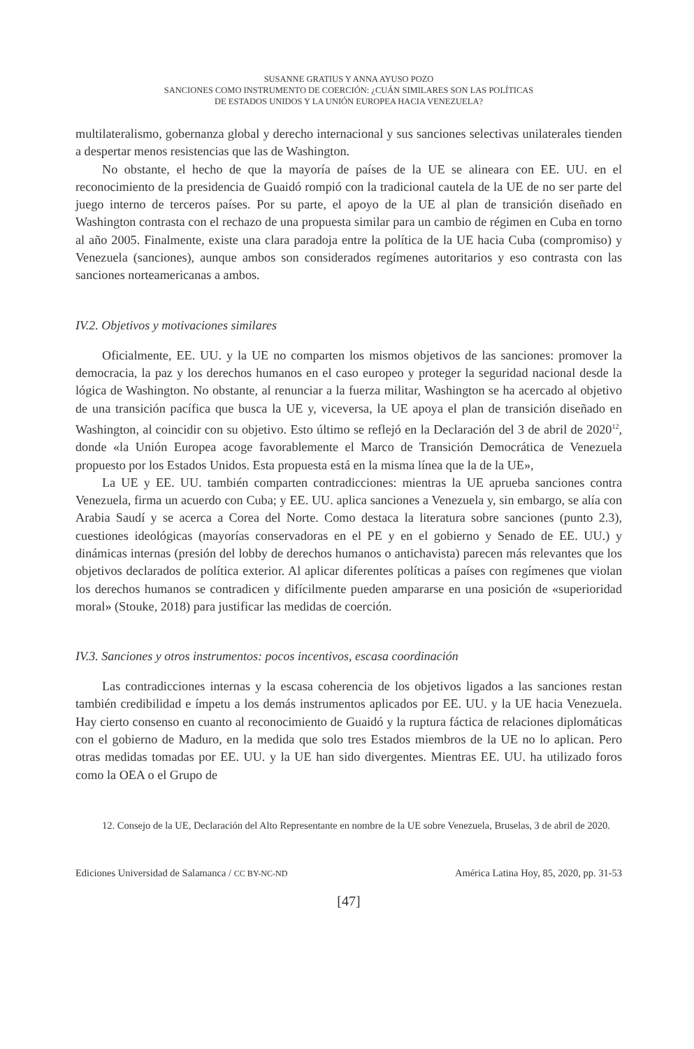SUSANNE GRATIUS Y ANNA AYUSO POZO
SANCIONES COMO INSTRUMENTO DE COERCIÓN: ¿CUÁN SIMILARES SON LAS POLÍTICAS
DE ESTADOS UNIDOS Y LA UNIÓN EUROPEA HACIA VENEZUELA?
multilateralismo, gobernanza global y derecho internacional y sus sanciones selectivas unilaterales tienden a despertar menos resistencias que las de Washington.
No obstante, el hecho de que la mayoría de países de la UE se alineara con EE. UU. en el reconocimiento de la presidencia de Guaidó rompió con la tradicional cautela de la UE de no ser parte del juego interno de terceros países. Por su parte, el apoyo de la UE al plan de transición diseñado en Washington contrasta con el rechazo de una propuesta similar para un cambio de régimen en Cuba en torno al año 2005. Finalmente, existe una clara paradoja entre la política de la UE hacia Cuba (compromiso) y Venezuela (sanciones), aunque ambos son considerados regímenes autoritarios y eso contrasta con las sanciones norteamericanas a ambos.
IV.2. Objetivos y motivaciones similares
Oficialmente, EE. UU. y la UE no comparten los mismos objetivos de las sanciones: promover la democracia, la paz y los derechos humanos en el caso europeo y proteger la seguridad nacional desde la lógica de Washington. No obstante, al renunciar a la fuerza militar, Washington se ha acercado al objetivo de una transición pacífica que busca la UE y, viceversa, la UE apoya el plan de transición diseñado en Washington, al coincidir con su objetivo. Esto último se reflejó en la Declaración del 3 de abril de 2020<sup>12</sup>, donde «la Unión Europea acoge favorablemente el Marco de Transición Democrática de Venezuela propuesto por los Estados Unidos. Esta propuesta está en la misma línea que la de la UE»,
La UE y EE. UU. también comparten contradicciones: mientras la UE aprueba sanciones contra Venezuela, firma un acuerdo con Cuba; y EE. UU. aplica sanciones a Venezuela y, sin embargo, se alía con Arabia Saudí y se acerca a Corea del Norte. Como destaca la literatura sobre sanciones (punto 2.3), cuestiones ideológicas (mayorías conservadoras en el PE y en el gobierno y Senado de EE. UU.) y dinámicas internas (presión del lobby de derechos humanos o antichavista) parecen más relevantes que los objetivos declarados de política exterior. Al aplicar diferentes políticas a países con regímenes que violan los derechos humanos se contradicen y difícilmente pueden ampararse en una posición de «superioridad moral» (Stouke, 2018) para justificar las medidas de coerción.
IV.3. Sanciones y otros instrumentos: pocos incentivos, escasa coordinación
Las contradicciones internas y la escasa coherencia de los objetivos ligados a las sanciones restan también credibilidad e ímpetu a los demás instrumentos aplicados por EE. UU. y la UE hacia Venezuela. Hay cierto consenso en cuanto al reconocimiento de Guaidó y la ruptura fáctica de relaciones diplomáticas con el gobierno de Maduro, en la medida que solo tres Estados miembros de la UE no lo aplican. Pero otras medidas tomadas por EE. UU. y la UE han sido divergentes. Mientras EE. UU. ha utilizado foros como la OEA o el Grupo de
12. Consejo de la UE, Declaración del Alto Representante en nombre de la UE sobre Venezuela, Bruselas, 3 de abril de 2020.
Ediciones Universidad de Salamanca / CC BY-NC-ND América Latina Hoy, 85, 2020, pp. 31-53
[47]